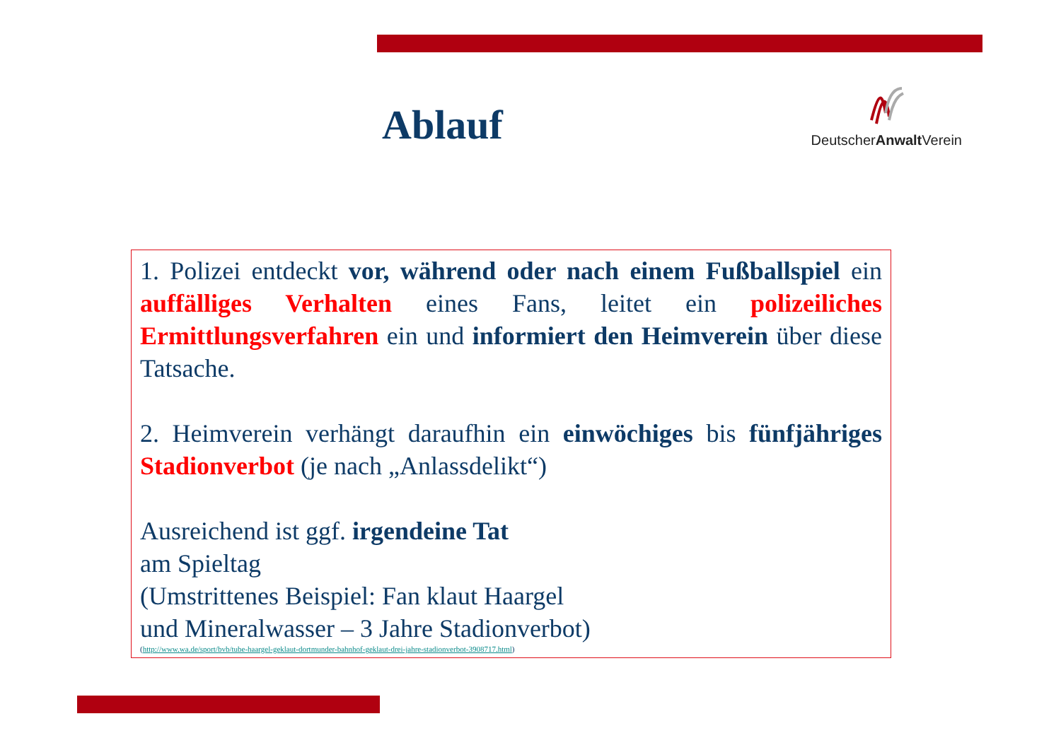Ablauf
DeutscherAnwalt Verein
1. Polizei entdeckt vor, während oder nach einem Fußballspiel ein auffälliges Verhalten eines Fans, leitet ein polizeiliches Ermittlungsverfahren ein und informiert den Heimverein über diese Tatsache.
2. Heimverein verhängt daraufhin ein einwöchiges bis fünfjähriges Stadionverbot (je nach „Anlassdelikt“)
Ausreichend ist ggf. irgendeine Tat
am Spieltag
(Umstrittenes Beispiel: Fan klaut Haargel
und Mineralwasser – 3 Jahre Stadionverbot)
(http://www.wa.de/sport/bvb/tube-haargel-geklaut-dortmunder-bahnhof-geklaut-drei-jahre-stadionverbot-3908717.html)